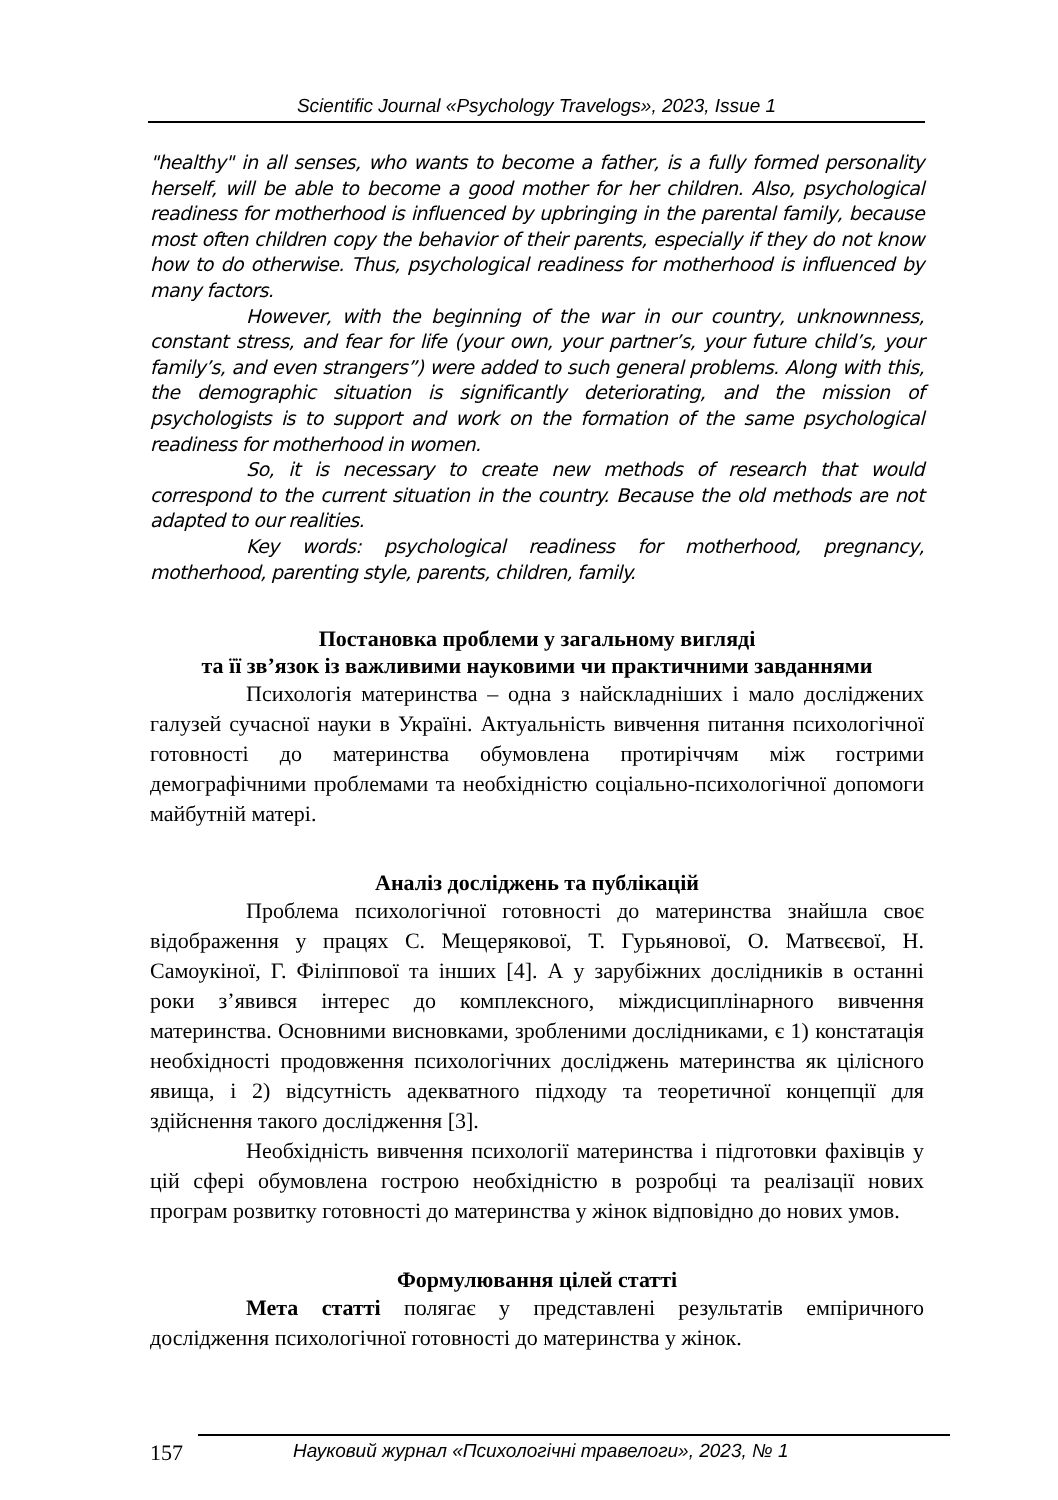Scientific Journal «Psychology Travelogs», 2023, Issue 1
"healthy" in all senses, who wants to become a father, is a fully formed personality herself, will be able to become a good mother for her children. Also, psychological readiness for motherhood is influenced by upbringing in the parental family, because most often children copy the behavior of their parents, especially if they do not know how to do otherwise. Thus, psychological readiness for motherhood is influenced by many factors.
However, with the beginning of the war in our country, unknownness, constant stress, and fear for life (your own, your partner’s, your future child’s, your family’s, and even strangers”) were added to such general problems. Along with this, the demographic situation is significantly deteriorating, and the mission of psychologists is to support and work on the formation of the same psychological readiness for motherhood in women.
So, it is necessary to create new methods of research that would correspond to the current situation in the country. Because the old methods are not adapted to our realities.
Key words: psychological readiness for motherhood, pregnancy, motherhood, parenting style, parents, children, family.
Постановка проблеми у загальному вигляді
та її зв’язок із важливими науковими чи практичними завданнями
Психологія материнства – одна з найскладніших і мало досліджених галузей сучасної науки в Україні. Актуальність вивчення питання психологічної готовності до материнства обумовлена протиріччям між гострими демографічними проблемами та необхідністю соціально-психологічної допомоги майбутній матері.
Аналіз досліджень та публікацій
Проблема психологічної готовності до материнства знайшла своє відображення у працях С. Мещерякової, Т. Гурьянової, О. Матвєєвої, Н. Самоукіної, Г. Філіппової та інших [4]. А у зарубіжних дослідників в останні роки з’явився інтерес до комплексного, міждисциплінарного вивчення материнства. Основними висновками, зробленими дослідниками, є 1) констатація необхідності продовження психологічних досліджень материнства як цілісного явища, і 2) відсутність адекватного підходу та теоретичної концепції для здійснення такого дослідження [3].
Необхідність вивчення психології материнства і підготовки фахівців у цій сфері обумовлена гострою необхідністю в розробці та реалізації нових програм розвитку готовності до материнства у жінок відповідно до нових умов.
Формулювання цілей статті
Мета статті полягає у представлені результатів емпіричного дослідження психологічної готовності до материнства у жінок.
157 Науковий журнал «Психологічні травелоги», 2023, № 1